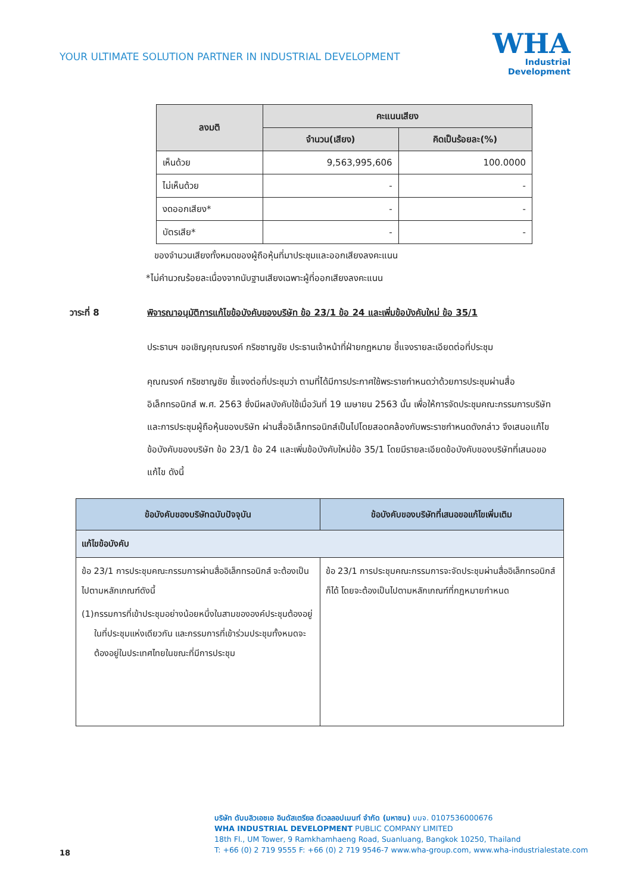YOUR ULTIMATE SOLUTION PARTNER IN INDUSTRIAL DEVELOPMENT
WHA
Industrial
Development
| ลงมติ | คะแนนเสียง | |
| --- | --- | --- |
| | จำนวน(เสียง) | คิดเป็นร้อยละ(%) |
| เห็นด้วย | 9,563,995,606 | 100.0000 |
| ไม่เห็นด้วย | - | - |
| งดออกเสียง* | - | - |
| บัตรเสีย* | - | - |
ของจำนวนเสียงทั้งหมดของผู้ถือหุ้นที่มาประชุมและออกเสียงลงคะแนน
*ไม่คำนวณร้อยละเนื่องจากนับฐานเสียงเฉพาะผู้ที่ออกเสียงลงคะแนน
วาระที่ 8 พิจารณาอนุมัติการแก้ไขข้อบังคับของบริษัท ข้อ 23/1 ข้อ 24 และเพิ่มข้อบังคับใหม่ ข้อ 35/1
ประธานฯ ขอเชิญคุณณรงค์ กริชชาญชัย ประธานเจ้าหน้าที่ฝ่ายกฎหมาย ชี้แจงรายละเอียดต่อที่ประชุม
คุณณรงค์ กริชชาญชัย ชี้แจงต่อที่ประชุมว่า ตามที่ได้มีการประกาศใช้พระราชกำหนดว่าด้วยการประชุมผ่านสื่ออิเล็กทรอนิกส์ พ.ศ. 2563 ซึ่งมีผลบังคับใช้เมื่อวันที่ 19 เมษายน 2563 นั้น เพื่อให้การจัดประชุมคณะกรรมการบริษัท และการประชุมผู้ถือหุ้นของบริษัท ผ่านสื่ออิเล็กทรอนิกส์เป็นไปโดยสอดคล้องกับพระราชกำหนดดังกล่าว จึงเสนอแก้ไขข้อบังคับของบริษัท ข้อ 23/1 ข้อ 24 และเพิ่มข้อบังคับใหม่ข้อ 35/1 โดยมีรายละเอียดข้อบังคับของบริษัทที่เสนอขอแก้ไข ดังนี้
| ข้อบังคับของบริษัทฉบับปัจจุบัน | ข้อบังคับของบริษัทที่เสนอขอแก้ไขเพิ่มเติม |
| --- | --- |
| แก้ไขข้อบังคับ | |
| ข้อ 23/1 การประชุมคณะกรรมการผ่านสื่ออิเล็กทรอนิกส์ จะต้องเป็นไปตามหลักเกณฑ์ดังนี้ (1) กรรมการที่เข้าประชุมอย่างน้อยหนึ่งในสามขององค์ประชุมต้องอยู่ในที่ประชุมแห่งเดียวกัน และกรรมการที่เข้าร่วมประชุมทั้งหมดจะต้องอยู่ในประเทศไทยในขณะที่มีการประชุม | ข้อ 23/1 การประชุมคณะกรรมการจะจัดประชุมผ่านสื่ออิเล็กทรอนิกส์ก็ได้ โดยจะต้องเป็นไปตามหลักเกณฑ์ที่กฎหมายกำหนด |
18
บริษัท ดับบลิวเอชเอ อินดัสเตรียล ดีเวลลอปเมนท์ จำกัด (มหาชน) บมจ. 0107536000676
WHA INDUSTRIAL DEVELOPMENT PUBLIC COMPANY LIMITED
18th Fl., UM Tower, 9 Ramkhamhaeng Road, Suanluang, Bangkok 10250, Thailand
T: +66 (0) 2 719 9555 F: +66 (0) 2 719 9546-7 www.wha-group.com, www.wha-industrialestate.com